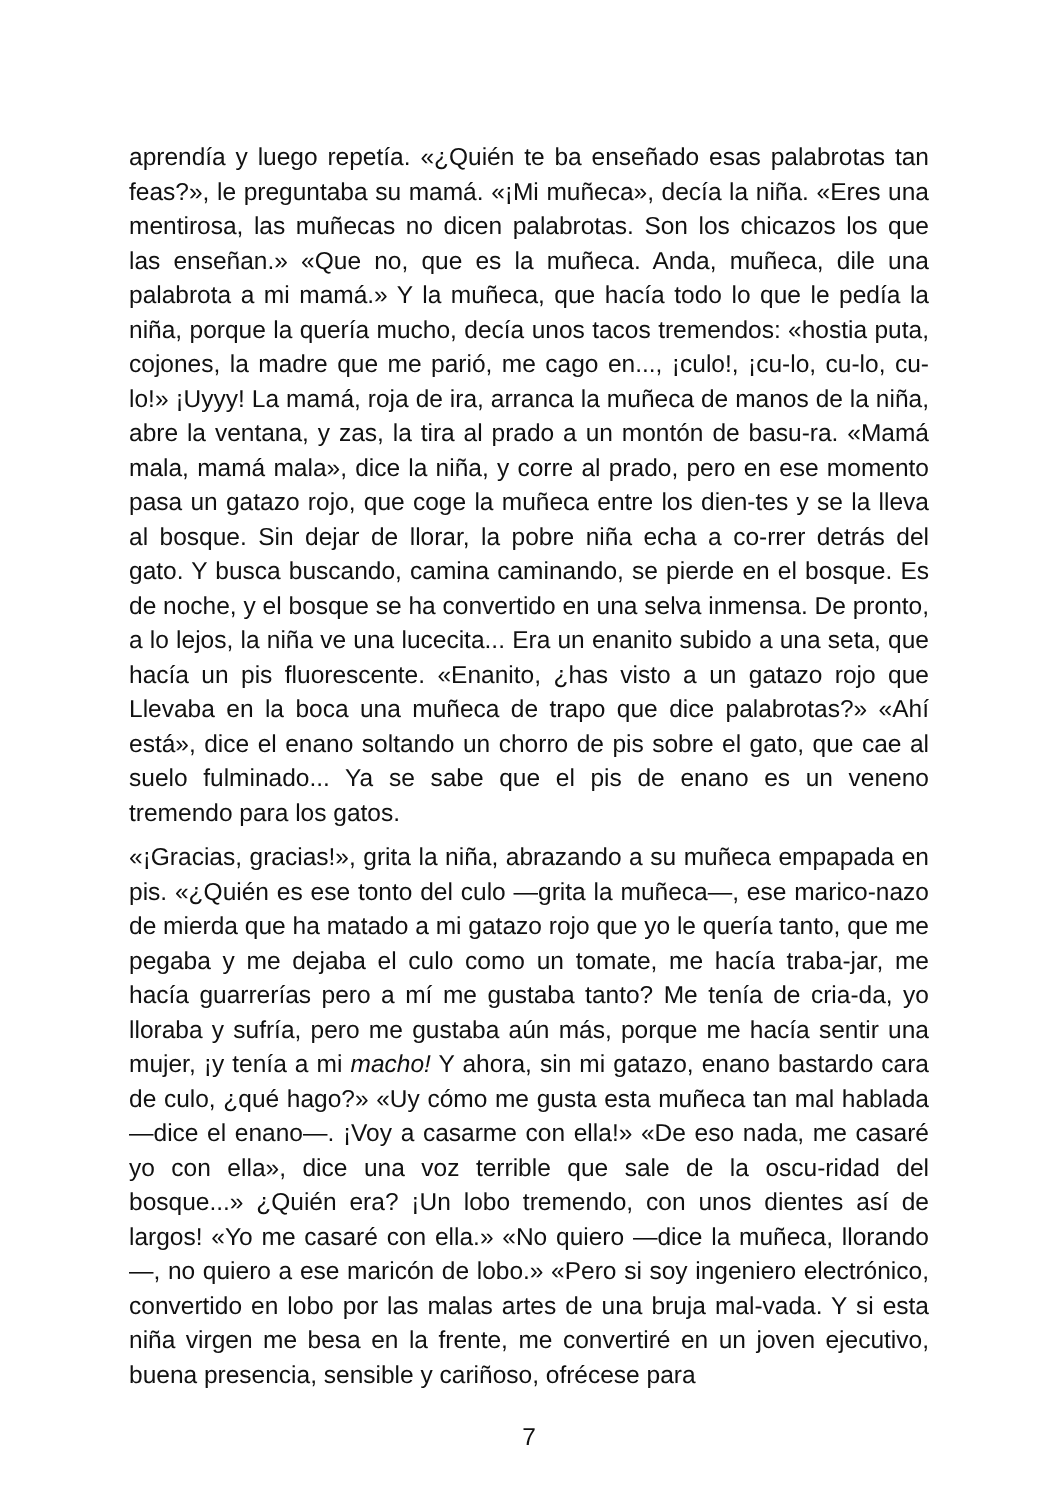aprendía y luego repetía. «¿Quién te ba enseñado esas palabrotas tan feas?», le preguntaba su mamá. «¡Mi muñeca», decía la niña. «Eres una mentirosa, las muñecas no dicen palabrotas. Son los chicazos los que las enseñan.» «Que no, que es la muñeca. Anda, muñeca, dile una palabrota a mi mamá.» Y la muñeca, que hacía todo lo que le pedía la niña, porque la quería mucho, decía unos tacos tremendos: «hostia puta, cojones, la madre que me parió, me cago en..., ¡culo!, ¡cu-lo, cu-lo, cu-lo!» ¡Uyyy! La mamá, roja de ira, arranca la muñeca de manos de la niña, abre la ventana, y zas, la tira al prado a un montón de basu-ra. «Mamá mala, mamá mala», dice la niña, y corre al prado, pero en ese momento pasa un gatazo rojo, que coge la muñeca entre los dien-tes y se la lleva al bosque. Sin dejar de llorar, la pobre niña echa a co-rrer detrás del gato. Y busca buscando, camina caminando, se pierde en el bosque. Es de noche, y el bosque se ha convertido en una selva inmensa. De pronto, a lo lejos, la niña ve una lucecita... Era un enanito subido a una seta, que hacía un pis fluorescente. «Enanito, ¿has visto a un gatazo rojo que Llevaba en la boca una muñeca de trapo que dice palabrotas?» «Ahí está», dice el enano soltando un chorro de pis sobre el gato, que cae al suelo fulminado... Ya se sabe que el pis de enano es un veneno tremendo para los gatos.
«¡Gracias, gracias!», grita la niña, abrazando a su muñeca empapada en pis. «¿Quién es ese tonto del culo —grita la muñeca—, ese marico-nazo de mierda que ha matado a mi gatazo rojo que yo le quería tanto, que me pegaba y me dejaba el culo como un tomate, me hacía traba-jar, me hacía guarrerías pero a mí me gustaba tanto? Me tenía de cria-da, yo lloraba y sufría, pero me gustaba aún más, porque me hacía sentir una mujer, ¡y tenía a mi macho! Y ahora, sin mi gatazo, enano bastardo cara de culo, ¿qué hago?» «Uy cómo me gusta esta muñeca tan mal hablada —dice el enano—. ¡Voy a casarme con ella!» «De eso nada, me casaré yo con ella», dice una voz terrible que sale de la oscu-ridad del bosque...» ¿Quién era? ¡Un lobo tremendo, con unos dientes así de largos! «Yo me casaré con ella.» «No quiero —dice la muñeca, llorando—, no quiero a ese maricón de lobo.» «Pero si soy ingeniero electrónico, convertido en lobo por las malas artes de una bruja mal-vada. Y si esta niña virgen me besa en la frente, me convertiré en un joven ejecutivo, buena presencia, sensible y cariñoso, ofrécese para
7